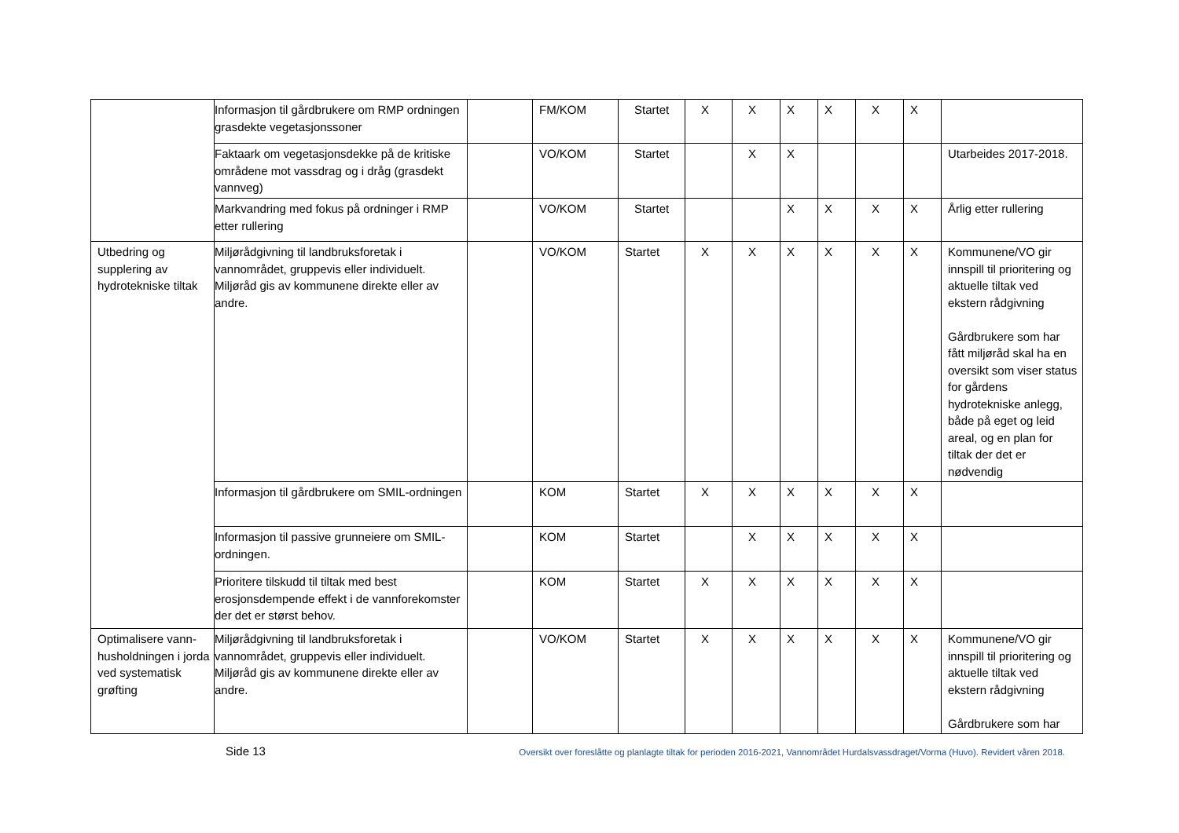| | Informasjon til gårdbrukere om RMP ordningen grasdekte vegetasjonssoner | | FM/KOM | Startet | X | X | X | X | X | X | |
| | Faktaark om vegetasjonsdekke på de kritiske områdene mot vassdrag og i dråg (grasdekt vannveg) | | VO/KOM | Startet | | X | X | | | | Utarbeides 2017-2018. |
| | Markvandring med fokus på ordninger i RMP etter rullering | | VO/KOM | Startet | | | X | X | X | X | Årlig etter rullering |
| Utbedring og supplering av hydrotekniske tiltak | Miljørådgivning til landbruksforetak i vannområdet, gruppevis eller individuelt. Miljøråd gis av kommunene direkte eller av andre. | | VO/KOM | Startet | X | X | X | X | X | X | Kommunene/VO gir innspill til prioritering og aktuelle tiltak ved ekstern rådgivning Gårdbrukere som har fått miljøråd skal ha en oversikt som viser status for gårdens hydrotekniske anlegg, både på eget og leid areal, og en plan for tiltak der det er nødvendig |
| | Informasjon til gårdbrukere om SMIL-ordningen | | KOM | Startet | X | X | X | X | X | X | |
| | Informasjon til passive grunneiere om SMIL-ordningen. | | KOM | Startet | | X | X | X | X | X | |
| | Prioritere tilskudd til tiltak med best erosjonsdempende effekt i de vannforekomster der det er størst behov. | | KOM | Startet | X | X | X | X | X | X | |
| Optimalisere vann-husholdningen i jorda ved systematisk grøfting | Miljørådgivning til landbruksforetak i vannområdet, gruppevis eller individuelt. Miljøråd gis av kommunene direkte eller av andre. | | VO/KOM | Startet | X | X | X | X | X | X | Kommunene/VO gir innspill til prioritering og aktuelle tiltak ved ekstern rådgivning Gårdbrukere som har |
Side 13 Oversikt over foreslåtte og planlagte tiltak for perioden 2016-2021, Vannområdet Hurdalsvassdraget/Vorma (Huvo). Revidert våren 2018.